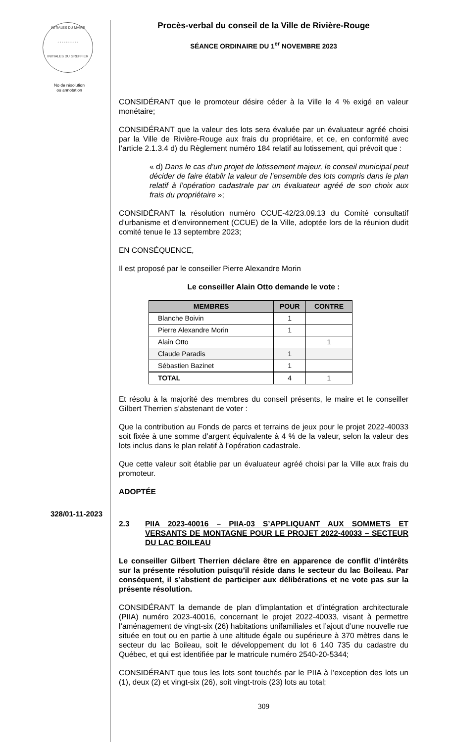INITIALES DU MAIRE
- - - - - - - - - -
INITIALES DU GREFFIER
No de résolution
ou annotation
328/01-11-2023
Procès-verbal du conseil de la Ville de Rivière-Rouge
SÉANCE ORDINAIRE DU 1<sup>er</sup> NOVEMBRE 2023
CONSIDÉRANT que le promoteur désire céder à la Ville le 4 % exigé en valeur monétaire;
CONSIDÉRANT que la valeur des lots sera évaluée par un évaluateur agréé choisi par la Ville de Rivière-Rouge aux frais du propriétaire, et ce, en conformité avec l’article 2.1.3.4 d) du Règlement numéro 184 relatif au lotissement, qui prévoit que :
« d) Dans le cas d’un projet de lotissement majeur, le conseil municipal peut décider de faire établir la valeur de l’ensemble des lots compris dans le plan relatif à l’opération cadastrale par un évaluateur agréé de son choix aux frais du propriétaire »;
CONSIDÉRANT la résolution numéro CCUE-42/23.09.13 du Comité consultatif d’urbanisme et d’environnement (CCUE) de la Ville, adoptée lors de la réunion dudit comité tenue le 13 septembre 2023;
EN CONSÉQUENCE,
Il est proposé par le conseiller Pierre Alexandre Morin
Le conseiller Alain Otto demande le vote :
| MEMBRES | POUR | CONTRE |
| --- | --- | --- |
| Blanche Boivin | 1 | |
| Pierre Alexandre Morin | 1 | |
| Alain Otto | | 1 |
| Claude Paradis | 1 | |
| Sébastien Bazinet | 1 | |
| TOTAL | 4 | 1 |
Et résolu à la majorité des membres du conseil présents, le maire et le conseiller Gilbert Therrien s’abstenant de voter :
Que la contribution au Fonds de parcs et terrains de jeux pour le projet 2022-40033 soit fixée à une somme d’argent équivalente à 4 % de la valeur, selon la valeur des lots inclus dans le plan relatif à l’opération cadastrale.
Que cette valeur soit établie par un évaluateur agréé choisi par la Ville aux frais du promoteur.
ADOPTÉE
2.3 PIIA 2023-40016 – PIIA-03 S’APPLIQUANT AUX SOMMETS ET VERSANTS DE MONTAGNE POUR LE PROJET 2022-40033 – SECTEUR DU LAC BOILEAU
Le conseiller Gilbert Therrien déclare être en apparence de conflit d’intérêts sur la présente résolution puisqu’il réside dans le secteur du lac Boileau. Par conséquent, il s’abstient de participer aux délibérations et ne vote pas sur la présente résolution.
CONSIDÉRANT la demande de plan d’implantation et d’intégration architecturale (PIIA) numéro 2023-40016, concernant le projet 2022-40033, visant à permettre l’aménagement de vingt-six (26) habitations unifamiliales et l’ajout d’une nouvelle rue située en tout ou en partie à une altitude égale ou supérieure à 370 mètres dans le secteur du lac Boileau, soit le développement du lot 6 140 735 du cadastre du Québec, et qui est identifiée par le matricule numéro 2540-20-5344;
CONSIDÉRANT que tous les lots sont touchés par le PIIA à l’exception des lots un (1), deux (2) et vingt-six (26), soit vingt-trois (23) lots au total;
309